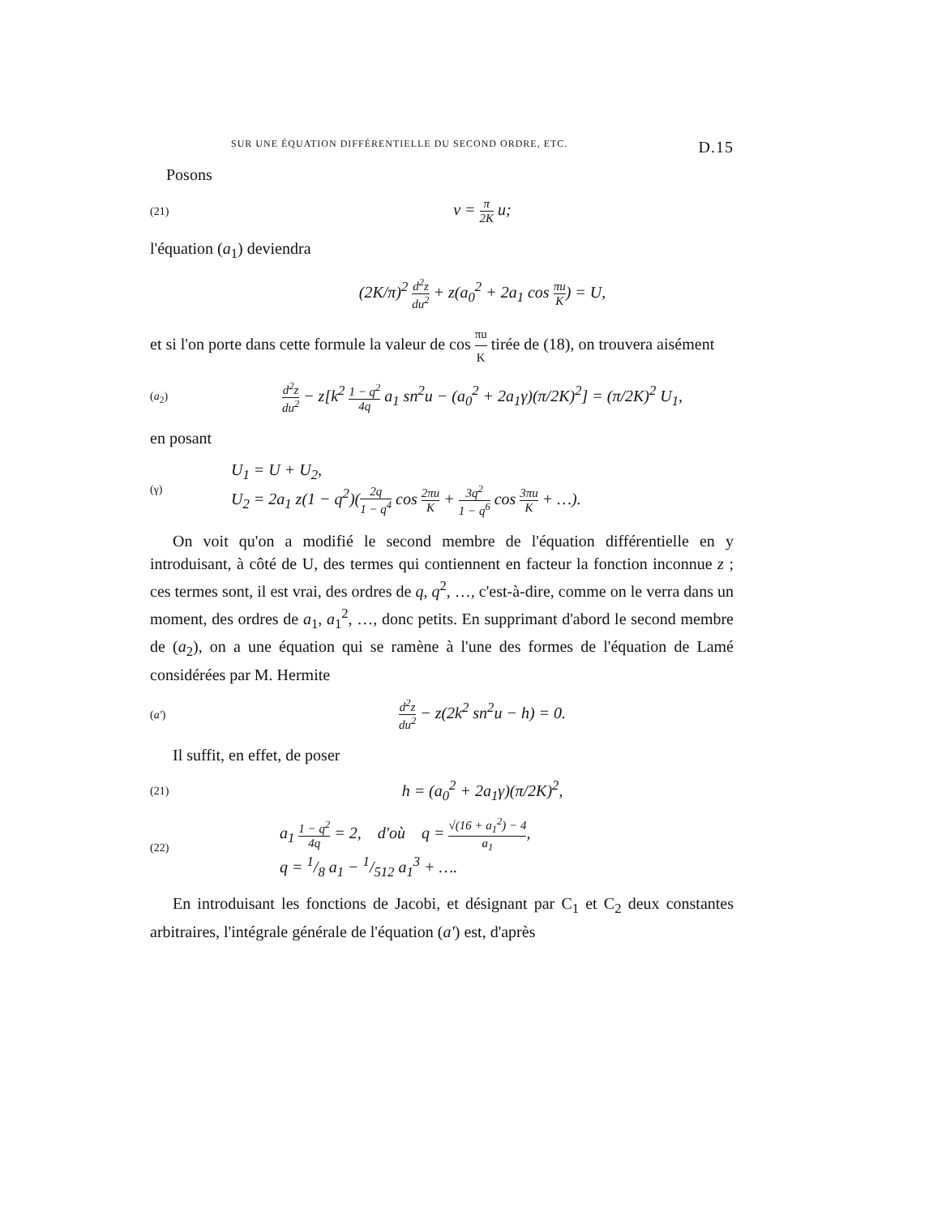SUR UNE ÉQUATION DIFFÉRENTIELLE DU SECOND ORDRE, ETC. D.15
Posons
(21) v = π 2K u;
l'équation (a<sub>1</sub>) deviendra
(2K/π)<sup>2</sup> d<sup>2</sup>z du<sup>2</sup> + z(a<sub>0</sub><sup>2</sup> + 2a<sub>1</sub> cos πu K) = U,
et si l'on porte dans cette formule la valeur de cos πu K tirée de (18), on trouvera aisément
(a<sub>2</sub>) d<sup>2</sup>z du<sup>2</sup> − z[k<sup>2</sup> 1 − q<sup>2</sup> 4q a<sub>1</sub> sn<sup>2</sup>u − (a<sub>0</sub><sup>2</sup> + 2a<sub>1</sub>γ)(π/2K)<sup>2</sup>] = (π/2K)<sup>2</sup> U<sub>1</sub>,
en posant
(γ) U<sub>1</sub> = U + U<sub>2</sub>,
U<sub>2</sub> = 2a<sub>1</sub> z(1 − q<sup>2</sup>)(2q 1 − q<sup>4</sup> cos 2πu K + 3q<sup>2</sup> 1 − q<sup>6</sup> cos 3πu K + …).
On voit qu'on a modifié le second membre de l'équation différentielle en y introduisant, à côté de U, des termes qui contiennent en facteur la fonction inconnue z ; ces termes sont, il est vrai, des ordres de q, q<sup>2</sup>, …, c'est-à-dire, comme on le verra dans un moment, des ordres de a<sub>1</sub>, a<sub>1</sub><sup>2</sup>, …, donc petits. En supprimant d'abord le second membre de (a<sub>2</sub>), on a une équation qui se ramène à l'une des formes de l'équation de Lamé considérées par M. Hermite
(a') d<sup>2</sup>z du<sup>2</sup> − z(2k<sup>2</sup> sn<sup>2</sup>u − h) = 0.
Il suffit, en effet, de poser
(21) h = (a<sub>0</sub><sup>2</sup> + 2a<sub>1</sub>γ)(π/2K)<sup>2</sup>,
(22) a<sub>1</sub> 1 − q<sup>2</sup> 4q = 2, d'où q = √(16 + a<sub>1</sub><sup>2</sup>) − 4 a<sub>1</sub>,
q = 1/8 a<sub>1</sub> − 1/512 a<sub>1</sub><sup>3</sup> + ….
En introduisant les fonctions de Jacobi, et désignant par C<sub>1</sub> et C<sub>2</sub> deux constantes arbitraires, l'intégrale générale de l'équation (a') est, d'après